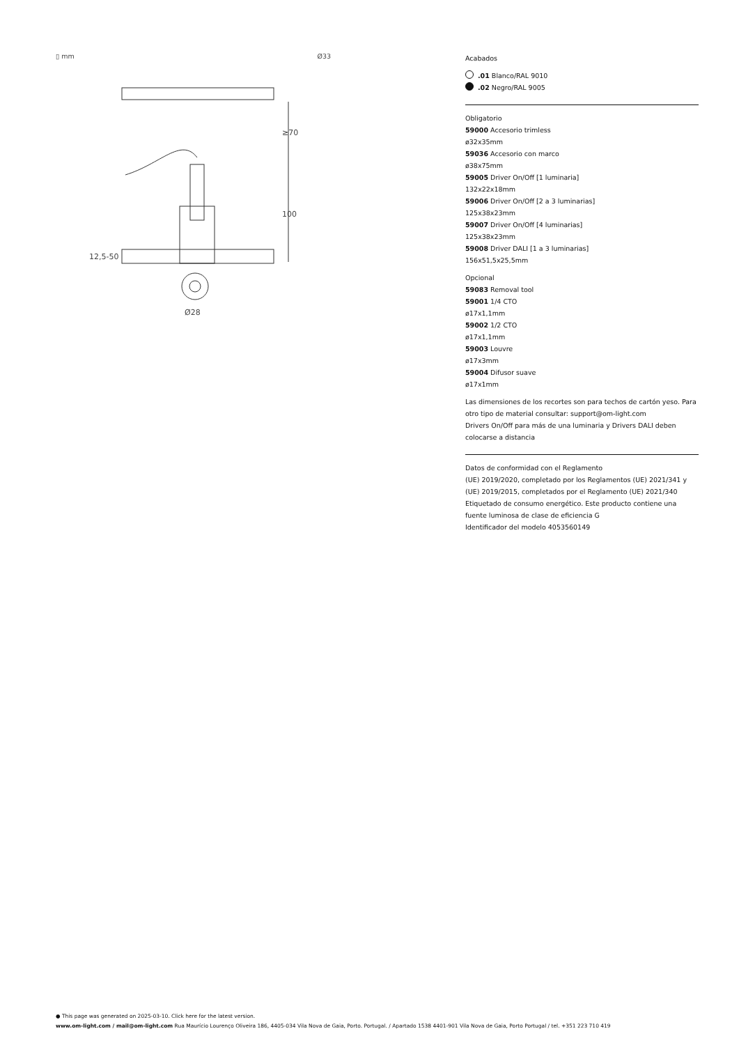▯ mm Ø33
≥70
100
12,5-50
Ø28
Acabados
.01 Blanco/RAL 9010
.02 Negro/RAL 9005
Obligatorio
59000 Accesorio trimless
ø32x35mm
59036 Accesorio con marco
ø38x75mm
59005 Driver On/Off [1 luminaria]
132x22x18mm
59006 Driver On/Off [2 a 3 luminarias]
125x38x23mm
59007 Driver On/Off [4 luminarias]
125x38x23mm
59008 Driver DALI [1 a 3 luminarias]
156x51,5x25,5mm
Opcional
59083 Removal tool
59001 1/4 CTO
ø17x1,1mm
59002 1/2 CTO
ø17x1,1mm
59003 Louvre
ø17x3mm
59004 Difusor suave
ø17x1mm
Las dimensiones de los recortes son para techos de cartón yeso. Para otro tipo de material consultar: support@om-light.com
Drivers On/Off para más de una luminaria y Drivers DALI deben colocarse a distancia
Datos de conformidad con el Reglamento
(UE) 2019/2020, completado por los Reglamentos (UE) 2021/341 y (UE) 2019/2015, completados por el Reglamento (UE) 2021/340
Etiquetado de consumo energético. Este producto contiene una fuente luminosa de clase de eficiencia G
Identificador del modelo 4053560149
● This page was generated on 2025-03-10. Click here for the latest version.
www.om-light.com / mail@om-light.com Rua Maurício Lourenço Oliveira 186, 4405-034 Vila Nova de Gaia, Porto. Portugal. / Apartado 1538 4401-901 Vila Nova de Gaia, Porto Portugal / tel. +351 223 710 419